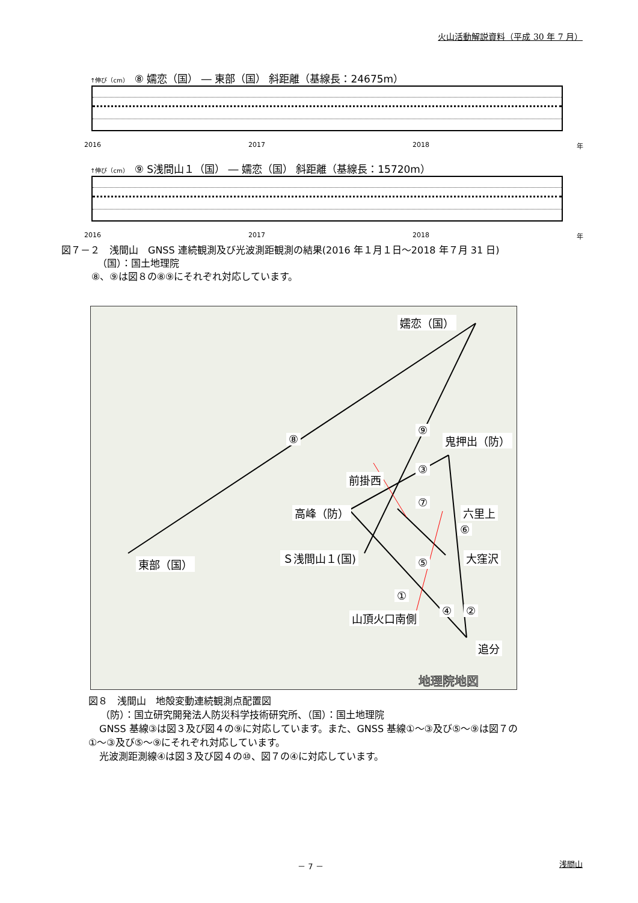火山活動解説資料（平成 30 年 7 月）
↑伸び（cm） ⑧ 嬬恋（国） ― 東部（国） 斜距離（基線長：24675m）
2016 2017 2018 年
↑伸び（cm） ⑨ S浅間山１（国） ― 嬬恋（国） 斜距離（基線長：15720m）
2016 2017 2018 年
図７－２　浅間山　GNSS 連続観測及び光波測距観測の結果(2016 年１月１日～2018 年７月 31 日)
（国）：国土地理院
⑧、⑨は図８の⑧⑨にそれぞれ対応しています。
地理院地図
嬬恋（国）
鬼押出（防）
前掛西
高峰（防） 六里上
Ｓ浅間山１(国) 東部（国） 大窪沢
山頂火口南側
追分
⑧
⑨
③
⑦
⑥
⑤
①
④ ②
図８　浅間山　地殻変動連続観測点配置図
（防）：国立研究開発法人防災科学技術研究所、（国）：国土地理院
GNSS 基線③は図３及び図４の⑨に対応しています。また、GNSS 基線①～③及び⑤～⑨は図７の
①～③及び⑤～⑨にそれぞれ対応しています。
光波測距測線④は図３及び図４の⑩、図７の④に対応しています。
－ 7 － 浅間山